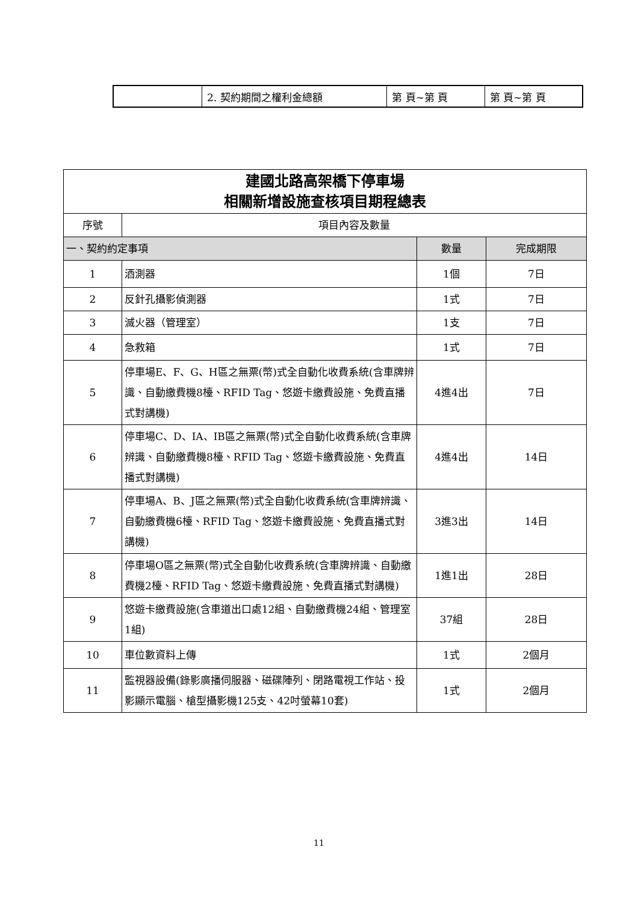| | 2. 契約期間之權利金總額 | 第 頁~第 頁 | 第 頁~第 頁 |
| 建國北路高架橋下停車場 相關新增設施查核項目期程總表 | | | |
| 序號 | 項目內容及數量 | | |
| 一、契約約定事項 | | 數量 | 完成期限 |
| 1 | 酒測器 | 1個 | 7日 |
| 2 | 反針孔攝影偵測器 | 1式 | 7日 |
| 3 | 滅火器（管理室） | 1支 | 7日 |
| 4 | 急救箱 | 1式 | 7日 |
| 5 | 停車場E、F、G、H區之無票(幣)式全自動化收費系統(含車牌辨識、自動繳費機8檯、RFID Tag、悠遊卡繳費設施、免費直播式對講機) | 4進4出 | 7日 |
| 6 | 停車場C、D、IA、IB區之無票(幣)式全自動化收費系統(含車牌辨識、自動繳費機8檯、RFID Tag、悠遊卡繳費設施、免費直播式對講機) | 4進4出 | 14日 |
| 7 | 停車場A、B、J區之無票(幣)式全自動化收費系統(含車牌辨識、自動繳費機6檯、RFID Tag、悠遊卡繳費設施、免費直播式對講機) | 3進3出 | 14日 |
| 8 | 停車場O區之無票(幣)式全自動化收費系統(含車牌辨識、自動繳費機2檯、RFID Tag、悠遊卡繳費設施、免費直播式對講機) | 1進1出 | 28日 |
| 9 | 悠遊卡繳費設施(含車道出口處12組、自動繳費機24組、管理室1組) | 37組 | 28日 |
| 10 | 車位數資料上傳 | 1式 | 2個月 |
| 11 | 監視器設備(錄影廣播伺服器、磁碟陣列、閉路電視工作站、投影顯示電腦、槍型攝影機125支、42吋螢幕10套) | 1式 | 2個月 |
11